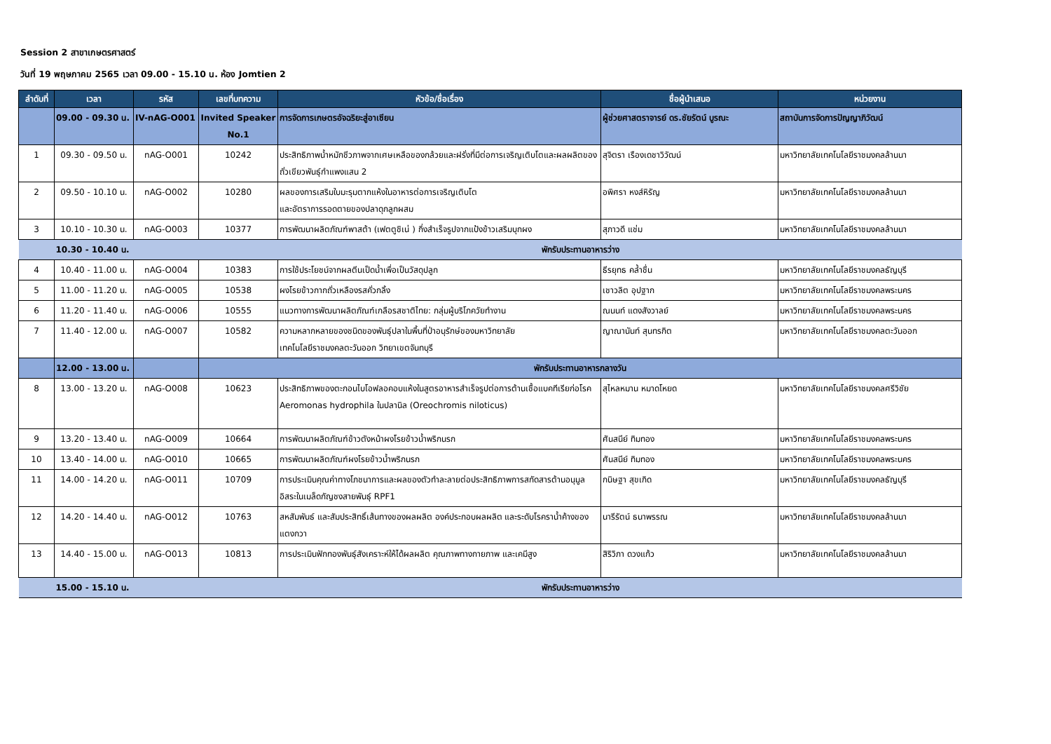Session 2 สาขาเกษตรศาสตร์
วันที่ 19 พฤษภาคม 2565 เวลา 09.00 - 15.10 น. ห้อง Jomtien 2
| ลำดับที่ | เวลา | รหัส | เลขที่บทความ | หัวข้อ/ชื่อเรื่อง | ชื่อผู้นำเสนอ | หน่วยงาน |
| --- | --- | --- | --- | --- | --- | --- |
| | 09.00 - 09.30 น. | IV-nAG-O001 | Invited Speaker No.1 | การจัดการเกษตรอัจฉริยะสู่อาเซียน | ผู้ช่วยศาสตราจารย์ ดร.ชัยรัตน์ บูรณะ | สถาบันการจัดการปัญญาภิวัฒน์ |
| 1 | 09.30 - 09.50 น. | nAG-O001 | 10242 | ประสิทธิภาพน้ำหมักชีวภาพจากเศษเหลือของกล้วยและฝรั่งที่มีต่อการเจริญเติบโตและผลผลิตของถั่วเขียวพันธุ์กำแพงแสน 2 | สุจิตรา เรืองเดชาวิวัฒน์ | มหาวิทยาลัยเทคโนโลยีราชมงคลล้านนา |
| 2 | 09.50 - 10.10 น. | nAG-O002 | 10280 | ผลของการเสริมใบมะรุมตากแห้งในอาหารต่อการเจริญเติบโต และอัตราการรอดตายของปลาดุกลูกผสม | อพิศรา หงส์หิรัญ | มหาวิทยาลัยเทคโนโลยีราชมงคลล้านนา |
| 3 | 10.10 - 10.30 น. | nAG-O003 | 10377 | การพัฒนาผลิตภัณฑ์พาสต้า (เฟตตูชิเน่ ) กึ่งสำเร็จรูปจากแป้งข้าวเสริมบุกผง | สุภาวดี แช่ม | มหาวิทยาลัยเทคโนโลยีราชมงคลล้านนา |
| | 10.30 - 10.40 น. | | พักรับประทานอาหารว่าง | | | |
| 4 | 10.40 - 11.00 น. | nAG-O004 | 10383 | การใช้ประโยชน์จากผลตีนเป็ดน้ำเพื่อเป็นวัสดุปลูก | ธีรยุทธ คล้ำชื่น | มหาวิทยาลัยเทคโนโลยีราชมงคลธัญบุรี |
| 5 | 11.00 - 11.20 น. | nAG-O005 | 10538 | ผงโรยข้าวกากถั่วเหลืองรสคั่วกลิ้ง | เชาวลิต อุปฐาก | มหาวิทยาลัยเทคโนโลยีราชมงคลพระนคร |
| 6 | 11.20 - 11.40 น. | nAG-O006 | 10555 | แนวทางการพัฒนาผลิตภัณฑ์เกลือรสชาติไทย: กลุ่มผู้บริโภควัยทำงาน | ณนนท์ แดงสังวาลย์ | มหาวิทยาลัยเทคโนโลยีราชมงคลพระนคร |
| 7 | 11.40 - 12.00 น. | nAG-O007 | 10582 | ความหลากหลายของชนิดของพันธุ์ปลาในพื้นที่ป่าอนุรักษ์ของมหาวิทยาลัย เทคโนโลยีราชมงคลตะวันออก วิทยาเขตจันทบุรี | ญาณานันท์ สุนทรกิต | มหาวิทยาลัยเทคโนโลยีราชมงคลตะวันออก |
| | 12.00 - 13.00 น. | | พักรับประทานอาหารกลางวัน | | | |
| 8 | 13.00 - 13.20 น. | nAG-O008 | 10623 | ประสิทธิภาพของตะกอนไบโอฟลอคอบแห้งในสูตรอาหารสำเร็จรูปต่อการต้านเชื้อแบคทีเรียก่อโรค Aeromonas hydrophila ในปลานิล (Oreochromis niloticus) | สุไหลหมาน หมาดโหยด | มหาวิทยาลัยเทคโนโลยีราชมงคลศรีวิชัย |
| 9 | 13.20 - 13.40 น. | nAG-O009 | 10664 | การพัฒนาผลิตภัณฑ์ข้าวตังหน้าผงโรยข้าวน้ำพริกนรก | ศันสนีย์ ทิมทอง | มหาวิทยาลัยเทคโนโลยีราชมงคลพระนคร |
| 10 | 13.40 - 14.00 น. | nAG-O010 | 10665 | การพัฒนาผลิตภัณฑ์ผงโรยข้าวน้ำพริกนรก | ศันสนีย์ ทิมทอง | มหาวิทยาลัยเทคโนโลยีราชมงคลพระนคร |
| 11 | 14.00 - 14.20 น. | nAG-O011 | 10709 | การประเมินคุณค่าทางโภชนาการและผลของตัวทำละลายต่อประสิทธิภาพการสกัดสารต้านอนุมูลอิสระในเมล็ดกัญชงสายพันธุ์ RPF1 | กนิษฐา สุขเกิด | มหาวิทยาลัยเทคโนโลยีราชมงคลธัญบุรี |
| 12 | 14.20 - 14.40 น. | nAG-O012 | 10763 | สหสัมพันธ์ และสัมประสิทธิ์เส้นทางของผลผลิต องค์ประกอบผลผลิต และระดับโรคราน้ำค้างของแตงกวา | นารีรัตน์ ธนาพรรณ | มหาวิทยาลัยเทคโนโลยีราชมงคลล้านนา |
| 13 | 14.40 - 15.00 น. | nAG-O013 | 10813 | การประเมินฟักทองพันธุ์สังเคราะห์ให้ได้ผลผลิต คุณภาพทางกายภาพ และเคมีสูง | สิริวิภา ดวงแก้ว | มหาวิทยาลัยเทคโนโลยีราชมงคลล้านนา |
| | 15.00 - 15.10 น. | | พักรับประทานอาหารว่าง | | | |